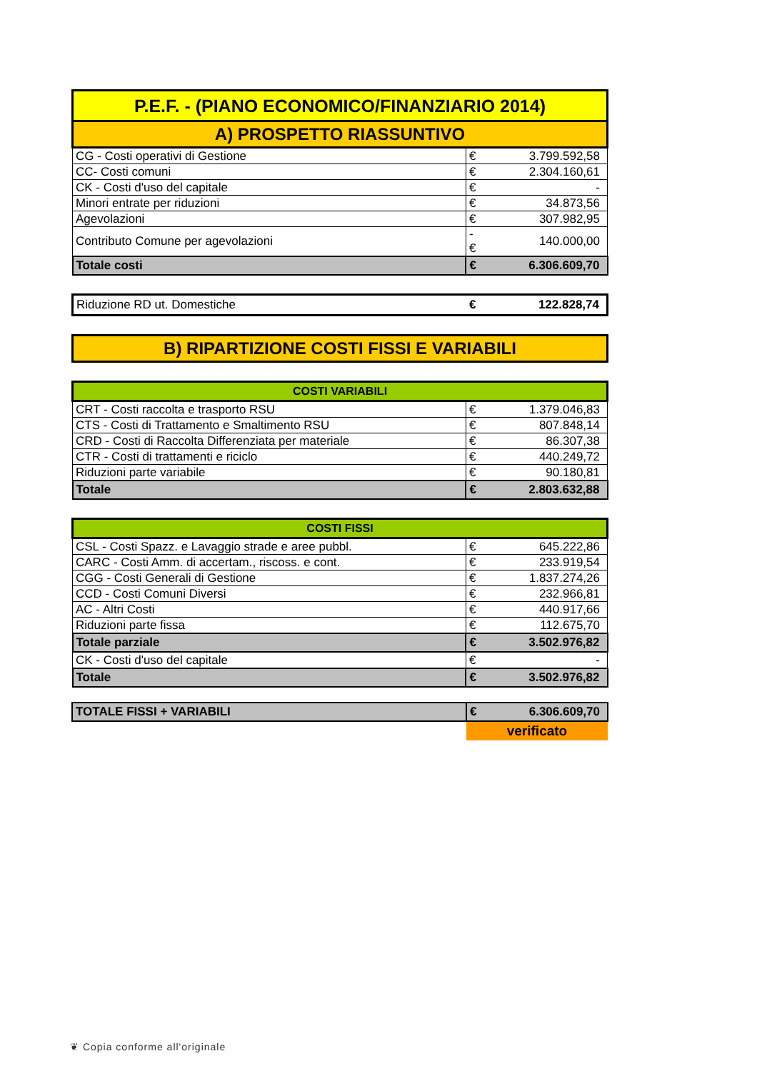| P.E.F. - (PIANO ECONOMICO/FINANZIARIO 2014) | | |
| --- | --- | --- |
| A) PROSPETTO RIASSUNTIVO | | |
| CG - Costi operativi di Gestione | € | 3.799.592,58 |
| CC- Costi comuni | € | 2.304.160,61 |
| CK - Costi d'uso del capitale | € | - |
| Minori entrate per riduzioni | € | 34.873,56 |
| Agevolazioni | € | 307.982,95 |
| Contributo Comune per agevolazioni | -€ | 140.000,00 |
| Totale costi | € | 6.306.609,70 |
| Riduzione RD ut. Domestiche | € | 122.828,74 |
| B) RIPARTIZIONE COSTI FISSI E VARIABILI |
| --- |
| COSTI VARIABILI | | |
| --- | --- | --- |
| CRT - Costi raccolta e trasporto RSU | € | 1.379.046,83 |
| CTS - Costi di Trattamento e Smaltimento RSU | € | 807.848,14 |
| CRD - Costi di Raccolta Differenziata per materiale | € | 86.307,38 |
| CTR - Costi di trattamenti e riciclo | € | 440.249,72 |
| Riduzioni parte variabile | € | 90.180,81 |
| Totale | € | 2.803.632,88 |
| COSTI FISSI | | |
| --- | --- | --- |
| CSL - Costi Spazz. e Lavaggio strade e aree pubbl. | € | 645.222,86 |
| CARC - Costi Amm. di accertam., riscoss. e cont. | € | 233.919,54 |
| CGG - Costi Generali di Gestione | € | 1.837.274,26 |
| CCD - Costi Comuni Diversi | € | 232.966,81 |
| AC - Altri Costi | € | 440.917,66 |
| Riduzioni parte fissa | € | 112.675,70 |
| Totale parziale | € | 3.502.976,82 |
| CK - Costi d'uso del capitale | € | - |
| Totale | € | 3.502.976,82 |
| TOTALE FISSI + VARIABILI | € | 6.306.609,70 |
| | verificato | |
❦ Copia conforme all'originale